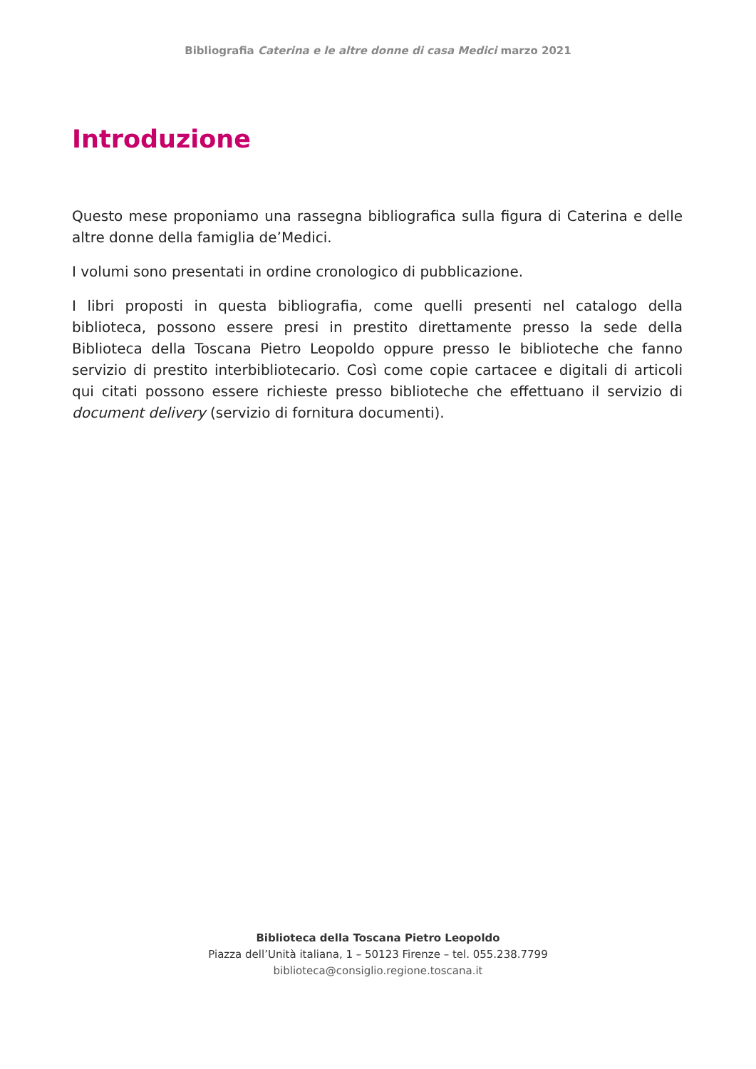Bibliografia Caterina e le altre donne di casa Medici marzo 2021
Introduzione
Questo mese proponiamo una rassegna bibliografica sulla figura di Caterina e delle altre donne della famiglia de’Medici.
I volumi sono presentati in ordine cronologico di pubblicazione.
I libri proposti in questa bibliografia, come quelli presenti nel catalogo della biblioteca, possono essere presi in prestito direttamente presso la sede della Biblioteca della Toscana Pietro Leopoldo oppure presso le biblioteche che fanno servizio di prestito interbibliotecario. Così come copie cartacee e digitali di articoli qui citati possono essere richieste presso biblioteche che effettuano il servizio di document delivery (servizio di fornitura documenti).
Biblioteca della Toscana Pietro Leopoldo
Piazza dell’Unità italiana, 1 – 50123 Firenze – tel. 055.238.7799
biblioteca@consiglio.regione.toscana.it